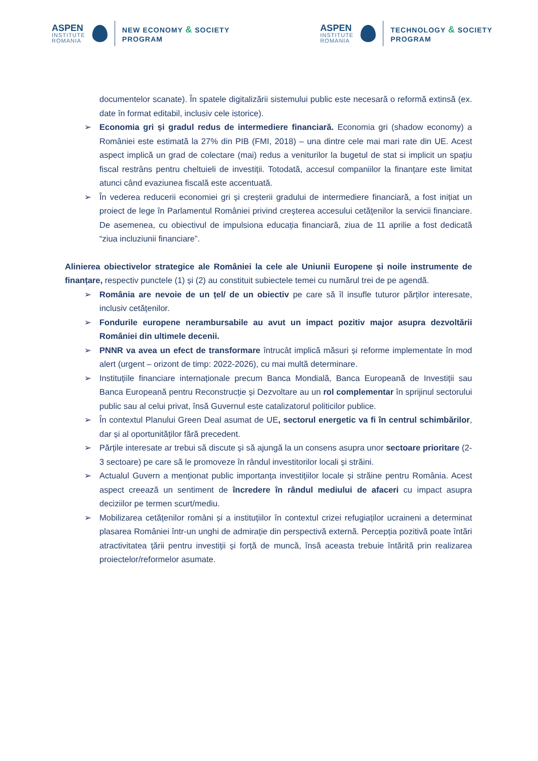ASPEN
INSTITUTE
ROMANIA
NEW ECONOMY & SOCIETY
PROGRAM
ASPEN
INSTITUTE
ROMANIA
TECHNOLOGY & SOCIETY
PROGRAM
documentelor scanate). În spatele digitalizării sistemului public este necesară o reformă extinsă (ex. date în format editabil, inclusiv cele istorice).
➢ Economia gri și gradul redus de intermediere financiară. Economia gri (shadow economy) a României este estimată la 27% din PIB (FMI, 2018) – una dintre cele mai mari rate din UE. Acest aspect implică un grad de colectare (mai) redus a veniturilor la bugetul de stat si implicit un spațiu fiscal restrâns pentru cheltuieli de investiții. Totodată, accesul companiilor la finanțare este limitat atunci când evaziunea fiscală este accentuată.
➢ În vederea reducerii economiei gri și creșterii gradului de intermediere financiară, a fost inițiat un proiect de lege în Parlamentul României privind creşterea accesului cetăţenilor la servicii financiare. De asemenea, cu obiectivul de impulsiona educația financiară, ziua de 11 aprilie a fost dedicată “ziua incluziunii financiare”.
Alinierea obiectivelor strategice ale României la cele ale Uniunii Europene și noile instrumente de finanțare, respectiv punctele (1) și (2) au constituit subiectele temei cu numărul trei de pe agendă.
➢ România are nevoie de un țel/ de un obiectiv pe care să îl insufle tuturor părților interesate, inclusiv cetățenilor.
➢ Fondurile europene nerambursabile au avut un impact pozitiv major asupra dezvoltării României din ultimele decenii.
➢ PNNR va avea un efect de transformare întrucât implică măsuri și reforme implementate în mod alert (urgent – orizont de timp: 2022-2026), cu mai multă determinare.
➢ Instituțiile financiare internaționale precum Banca Mondială, Banca Europeană de Investiții sau Banca Europeană pentru Reconstrucție și Dezvoltare au un rol complementar în sprijinul sectorului public sau al celui privat, însă Guvernul este catalizatorul politicilor publice.
➢ În contextul Planului Green Deal asumat de UE, sectorul energetic va fi în centrul schimbărilor, dar și al oportunităților fără precedent.
➢ Părțile interesate ar trebui să discute și să ajungă la un consens asupra unor sectoare prioritare (2-3 sectoare) pe care să le promoveze în rândul investitorilor locali și străini.
➢ Actualul Guvern a menționat public importanța investițiilor locale și străine pentru România. Acest aspect creează un sentiment de încredere în rândul mediului de afaceri cu impact asupra deciziilor pe termen scurt/mediu.
➢ Mobilizarea cetățenilor români și a instituțiilor în contextul crizei refugiaților ucraineni a determinat plasarea României într-un unghi de admirație din perspectivă externă. Percepția pozitivă poate întări atractivitatea țării pentru investiții și forță de muncă, însă aceasta trebuie întărită prin realizarea proiectelor/reformelor asumate.